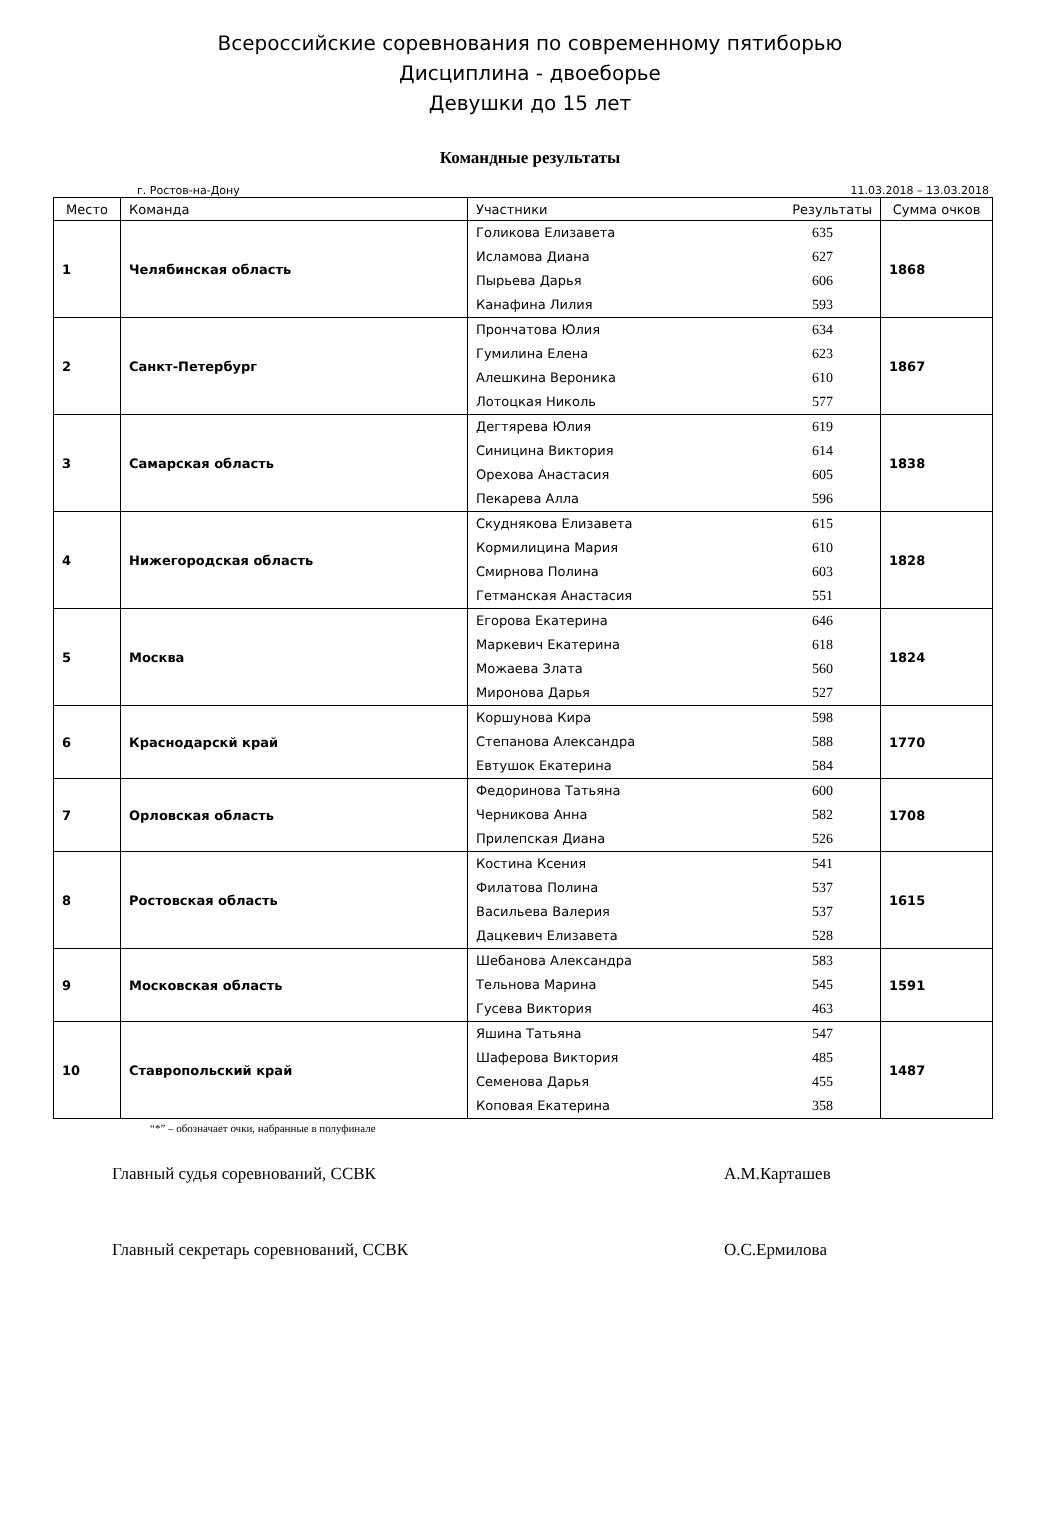Всероссийские соревнования по современному пятиборью
Дисциплина - двоеборье
Девушки до 15 лет
Командные результаты
г. Ростов-на-Дону 11.03.2018 – 13.03.2018
| Место | Команда | Участники Результаты | Сумма очков |
| --- | --- | --- | --- |
| 1 | Челябинская область | Голикова Елизавета 635 Исламова Диана 627 Пырьева Дарья 606 Канафина Лилия 593 | 1868 |
| 2 | Санкт-Петербург | Прончатова Юлия 634 Гумилина Елена 623 Алешкина Вероника 610 Лотоцкая Николь 577 | 1867 |
| 3 | Самарская область | Дегтярева Юлия 619 Синицина Виктория 614 Орехова Анастасия 605 Пекарева Алла 596 | 1838 |
| 4 | Нижегородская область | Скуднякова Елизавета 615 Кормилицина Мария 610 Смирнова Полина 603 Гетманская Анастасия 551 | 1828 |
| 5 | Москва | Егорова Екатерина 646 Маркевич Екатерина 618 Можаева Злата 560 Миронова Дарья 527 | 1824 |
| 6 | Краснодарскй край | Коршунова Кира 598 Степанова Александра 588 Евтушок Екатерина 584 | 1770 |
| 7 | Орловская область | Федоринова Татьяна 600 Черникова Анна 582 Прилепская Диана 526 | 1708 |
| 8 | Ростовская область | Костина Ксения 541 Филатова Полина 537 Васильева Валерия 537 Дацкевич Елизавета 528 | 1615 |
| 9 | Московская область | Шебанова Александра 583 Тельнова Марина 545 Гусева Виктория 463 | 1591 |
| 10 | Ставропольский край | Яшина Татьяна 547 Шаферова Виктория 485 Семенова Дарья 455 Коповая Екатерина 358 | 1487 |
“*” – обозначает очки, набранные в полуфинале
Главный судья соревнований, ССВК А.М.Карташев
Главный секретарь соревнований, ССВК О.С.Ермилова